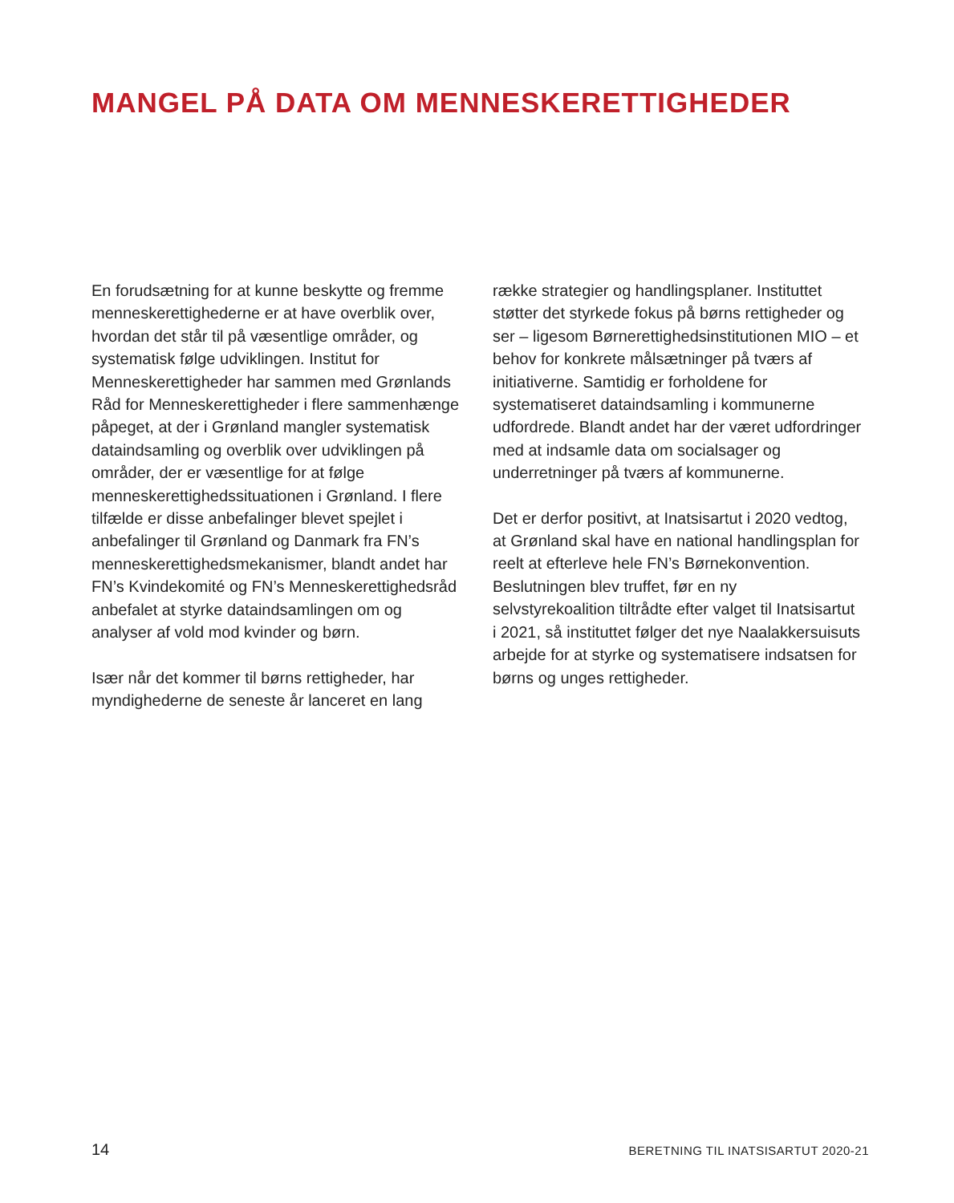MANGEL PÅ DATA OM MENNESKERETTIGHEDER
En forudsætning for at kunne beskytte og fremme menneskerettighederne er at have overblik over, hvordan det står til på væsentlige områder, og systematisk følge udviklingen. Institut for Menneskerettigheder har sammen med Grønlands Råd for Menneskerettigheder i flere sammenhænge påpeget, at der i Grønland mangler systematisk dataindsamling og overblik over udviklingen på områder, der er væsentlige for at følge menneskerettighedssituationen i Grønland. I flere tilfælde er disse anbefalinger blevet spejlet i anbefalinger til Grønland og Danmark fra FN’s menneskerettighedsmekanismer, blandt andet har FN’s Kvindekomité og FN’s Menneskerettighedsråd anbefalet at styrke dataindsamlingen om og analyser af vold mod kvinder og børn.
Især når det kommer til børns rettigheder, har myndighederne de seneste år lanceret en lang
række strategier og handlingsplaner. Instituttet støtter det styrkede fokus på børns rettigheder og ser – ligesom Børnerettighedsinstitutionen MIO – et behov for konkrete målsætninger på tværs af initiativerne. Samtidig er forholdene for systematiseret dataindsamling i kommunerne udfordrede. Blandt andet har der været udfordringer med at indsamle data om socialsager og underretninger på tværs af kommunerne.
Det er derfor positivt, at Inatsisartut i 2020 vedtog, at Grønland skal have en national handlingsplan for reelt at efterleve hele FN’s Børnekonvention. Beslutningen blev truffet, før en ny selvstyrekoalition tiltrådte efter valget til Inatsisartut i 2021, så instituttet følger det nye Naalakkersuisuts arbejde for at styrke og systematisere indsatsen for børns og unges rettigheder.
14 BERETNING TIL INATSISARTUT 2020-21